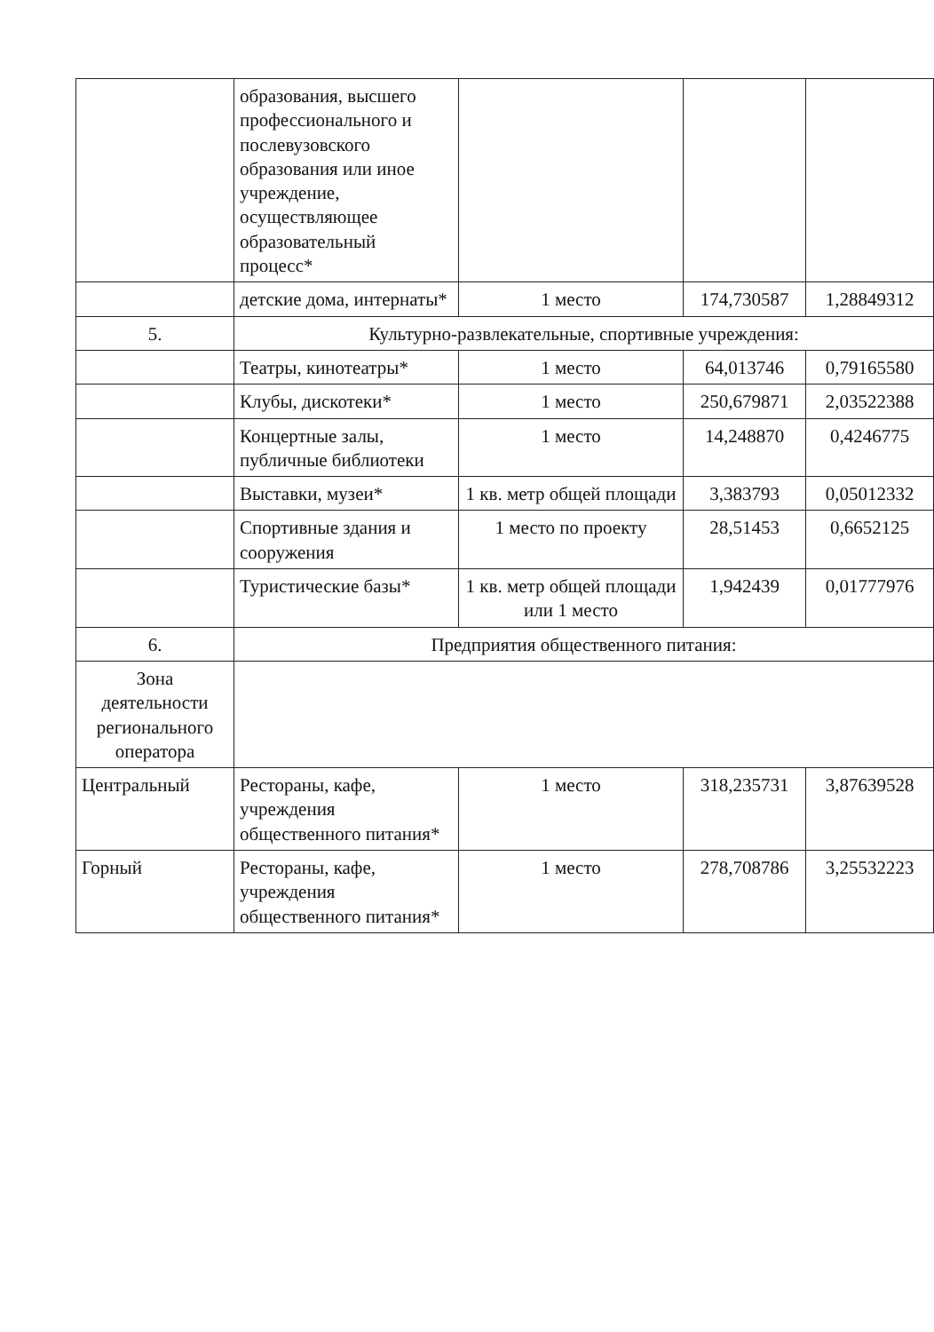| | образования, высшего профессионального и послевузовского образования или иное учреждение, осуществляющее образовательный процесс* | | | |
| | детские дома, интернаты* | 1 место | 174,730587 | 1,28849312 |
| 5. | Культурно-развлекательные, спортивные учреждения: | | | |
| | Театры, кинотеатры* | 1 место | 64,013746 | 0,79165580 |
| | Клубы, дискотеки* | 1 место | 250,679871 | 2,03522388 |
| | Концертные залы, публичные библиотеки | 1 место | 14,248870 | 0,4246775 |
| | Выставки, музеи* | 1 кв. метр общей площади | 3,383793 | 0,05012332 |
| | Спортивные здания и сооружения | 1 место по проекту | 28,51453 | 0,6652125 |
| | Туристические базы* | 1 кв. метр общей площади или 1 место | 1,942439 | 0,01777976 |
| 6. | Предприятия общественного питания: | | | |
| Зона деятельности регионального оператора | | | | |
| Центральный | Рестораны, кафе, учреждения общественного питания* | 1 место | 318,235731 | 3,87639528 |
| Горный | Рестораны, кафе, учреждения общественного питания* | 1 место | 278,708786 | 3,25532223 |